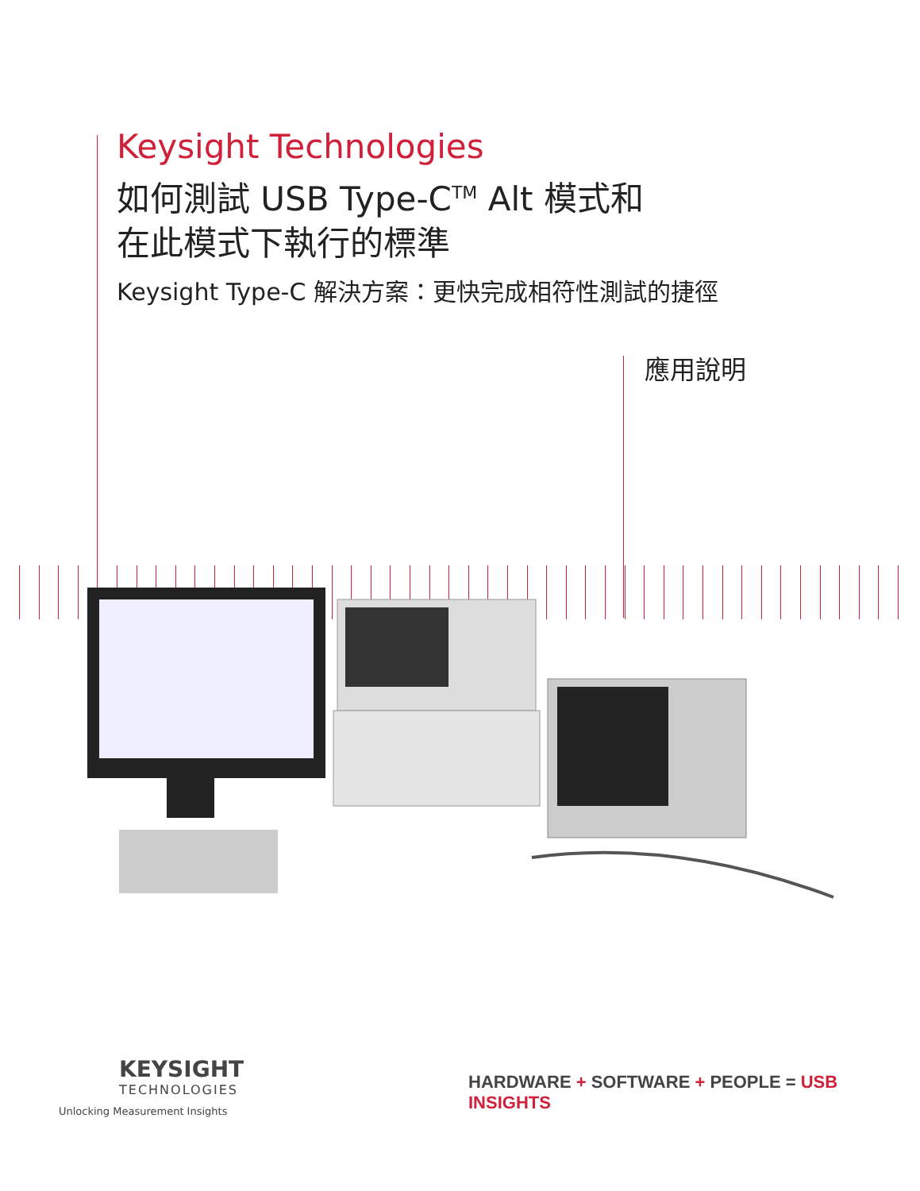Keysight Technologies
如何測試 USB Type-C<sup>TM</sup> Alt 模式和
在此模式下執行的標準
Keysight Type-C 解決方案：更快完成相符性測試的捷徑
應用說明
KEYSIGHT
TECHNOLOGIES
Unlocking Measurement Insights
HARDWARE + SOFTWARE + PEOPLE = USB INSIGHTS